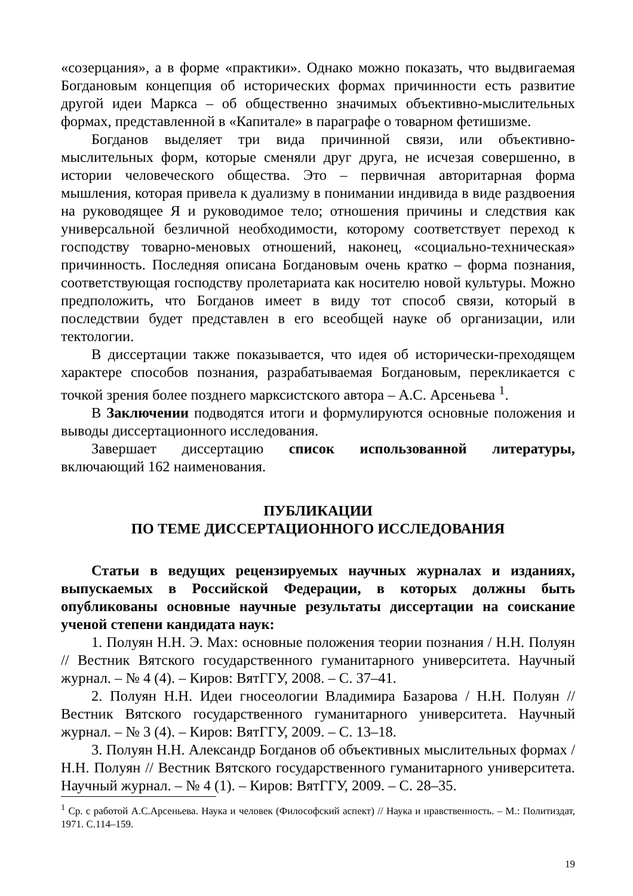«созерцания», а в форме «практики». Однако можно показать, что выдвигаемая Богдановым концепция об исторических формах причинности есть развитие другой идеи Маркса – об общественно значимых объективно-мыслительных формах, представленной в «Капитале» в параграфе о товарном фетишизме.
Богданов выделяет три вида причинной связи, или объективно-мыслительных форм, которые сменяли друг друга, не исчезая совершенно, в истории человеческого общества. Это – первичная авторитарная форма мышления, которая привела к дуализму в понимании индивида в виде раздвоения на руководящее Я и руководимое тело; отношения причины и следствия как универсальной безличной необходимости, которому соответствует переход к господству товарно-меновых отношений, наконец, «социально-техническая» причинность. Последняя описана Богдановым очень кратко – форма познания, соответствующая господству пролетариата как носителю новой культуры. Можно предположить, что Богданов имеет в виду тот способ связи, который в последствии будет представлен в его всеобщей науке об организации, или тектологии.
В диссертации также показывается, что идея об исторически-преходящем характере способов познания, разрабатываемая Богдановым, перекликается с точкой зрения более позднего марксистского автора – А.С. Арсеньева <sup>1</sup>.
В Заключении подводятся итоги и формулируются основные положения и выводы диссертационного исследования.
Завершает диссертацию список использованной литературы, включающий 162 наименования.
ПУБЛИКАЦИИ
ПО ТЕМЕ ДИССЕРТАЦИОННОГО ИССЛЕДОВАНИЯ
Статьи в ведущих рецензируемых научных журналах и изданиях, выпускаемых в Российской Федерации, в которых должны быть опубликованы основные научные результаты диссертации на соискание ученой степени кандидата наук:
1. Полуян Н.Н. Э. Мах: основные положения теории познания / Н.Н. Полуян // Вестник Вятского государственного гуманитарного университета. Научный журнал. – № 4 (4). – Киров: ВятГГУ, 2008. – С. 37–41.
2. Полуян Н.Н. Идеи гносеологии Владимира Базарова / Н.Н. Полуян // Вестник Вятского государственного гуманитарного университета. Научный журнал. – № 3 (4). – Киров: ВятГГУ, 2009. – С. 13–18.
3. Полуян Н.Н. Александр Богданов об объективных мыслительных формах / Н.Н. Полуян // Вестник Вятского государственного гуманитарного университета. Научный журнал. – № 4 (1). – Киров: ВятГГУ, 2009. – С. 28–35.
<sup>1</sup> Ср. с работой А.С.Арсеньева. Наука и человек (Философский аспект) // Наука и нравственность. – М.: Политиздат, 1971. С.114–159.
19